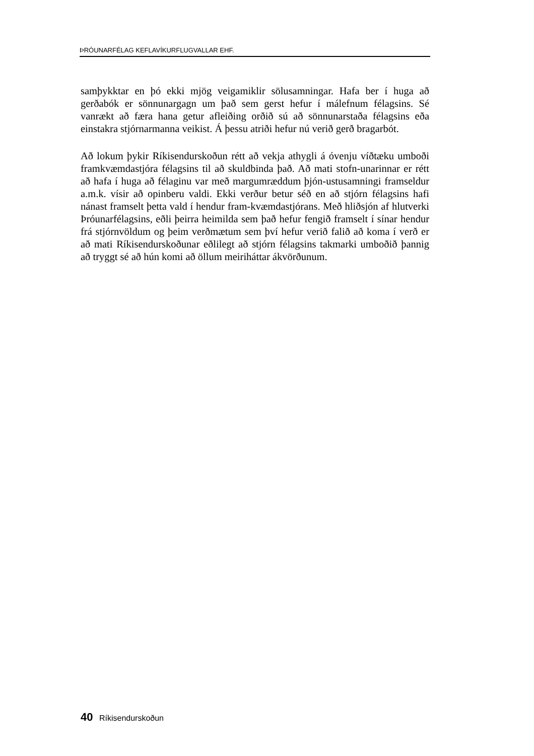ÞRÓUNARFÉLAG KEFLAVÍKURFLUGVALLAR EHF.
samþykktar en þó ekki mjög veigamiklir sölusamningar. Hafa ber í huga að gerðabók er sönnunargagn um það sem gerst hefur í málefnum félagsins. Sé vanrækt að færa hana getur afleiðing orðið sú að sönnunarstaða félagsins eða einstakra stjórnarmanna veikist. Á þessu atriði hefur nú verið gerð bragarbót.
Að lokum þykir Ríkisendurskoðun rétt að vekja athygli á óvenju víðtæku umboði framkvæmdastjóra félagsins til að skuldbinda það. Að mati stofn-unarinnar er rétt að hafa í huga að félaginu var með margumræddum þjón-ustusamningi framseldur a.m.k. vísir að opinberu valdi. Ekki verður betur séð en að stjórn félagsins hafi nánast framselt þetta vald í hendur fram-kvæmdastjórans. Með hliðsjón af hlutverki Þróunarfélagsins, eðli þeirra heimilda sem það hefur fengið framselt í sínar hendur frá stjórnvöldum og þeim verðmætum sem því hefur verið falið að koma í verð er að mati Ríkisendurskoðunar eðlilegt að stjórn félagsins takmarki umboðið þannig að tryggt sé að hún komi að öllum meiriháttar ákvörðunum.
40 Ríkisendurskoðun